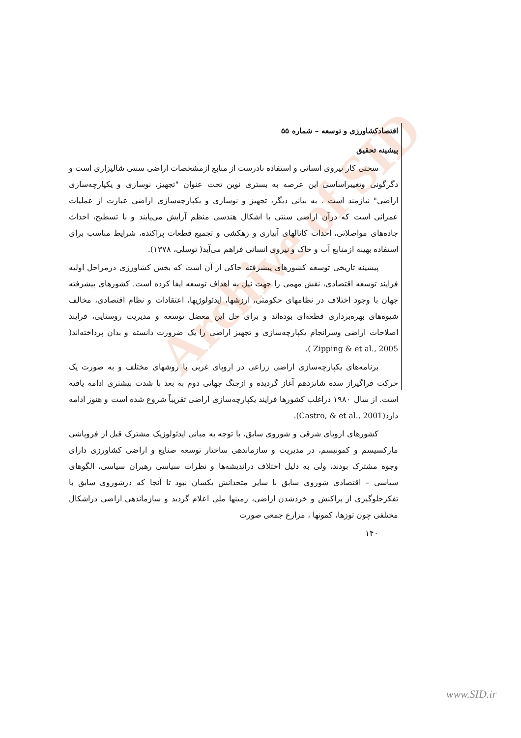Archive of SID
اقتصادکشاورزی و توسعه – شماره ۵۵
پیشینه تحقیق
سختی کار نیروی انسانی و استفاده نادرست از منابع ازمشخصات اراضی سنتی شالیزاری است و دگرگونی وتغییراساسی این عرصه به بستری نوین تحت عنوان "تجهیز، نوسازی و یکپارچه‌سازی اراضی" نیازمند است . به بیانی دیگر، تجهیز و نوسازی و یکپارچه‌سازی اراضی عبارت از عملیات عمرانی است که درآن اراضی سنتی با اشکال هندسی منظم آرایش می‌یابند و با تسطیح، احداث جاده‌های مواصلاتی، احداث کانالهای آبیاری و زهکشی و تجمیع قطعات پراکنده، شرایط مناسب برای استفاده بهینه ازمنابع آب و خاک و نیروی انسانی فراهم می‌آید( توسلی، ۱۳۷۸).
پیشینه تاریخی توسعه کشورهای پیشرفته حاکی از آن است که بخش کشاورزی درمراحل اولیه فرایند توسعه اقتصادی، نقش مهمی را جهت نیل به اهداف توسعه ایفا کرده است. کشورهای پیشرفته جهان با وجود اختلاف در نظامهای حکومتی، ارزشها، ایدئولوژیها، اعتقادات و نظام اقتصادی، مخالف شیوه‌های بهره‌برداری قطعه‌ای بوده‌اند و برای حل این معضل توسعه و مدیریت روستایی، فرایند اصلاحات اراضی وسرانجام یکپارچه‌سازی و تجهیز اراضی را یک ضرورت دانسته و بدان پرداخته‌اند( Zipping & et al., 2005 ).
برنامه‌های یکپارچه‌سازی اراضی زراعی در اروپای غربی با روشهای مختلف و به صورت یک حرکت فراگیراز سده شانزدهم آغاز گردیده و ازجنگ جهانی دوم به بعد با شدت بیشتری ادامه یافته است. از سال ۱۹۸۰ دراغلب کشورها فرایند یکپارچه‌سازی اراضی تقریباً شروع شده است و هنوز ادامه دارد(Castro, & et al., 2001).
کشورهای اروپای شرقی و شوروی سابق، با توجه به مبانی ایدئولوژیک مشترک قبل از فروپاشی مارکسیسم و کمونیسم، در مدیریت و سازماندهی ساختار توسعه صنایع و اراضی کشاورزی دارای وجوه مشترک بودند، ولی به دلیل اختلاف دراندیشه‌ها و نظرات سیاسی رهبران سیاسی، الگوهای سیاسی – اقتصادی شوروی سابق با سایر متحدانش یکسان نبود تا آنجا که درشوروی سابق با تفکرجلوگیری از پراکنش و خردشدن اراضی، زمینها ملی اعلام گردید و سازماندهی اراضی دراشکال مختلفی چون توزها، کمونها ، مزارع جمعی صورت
۱۴۰
www.SID.ir